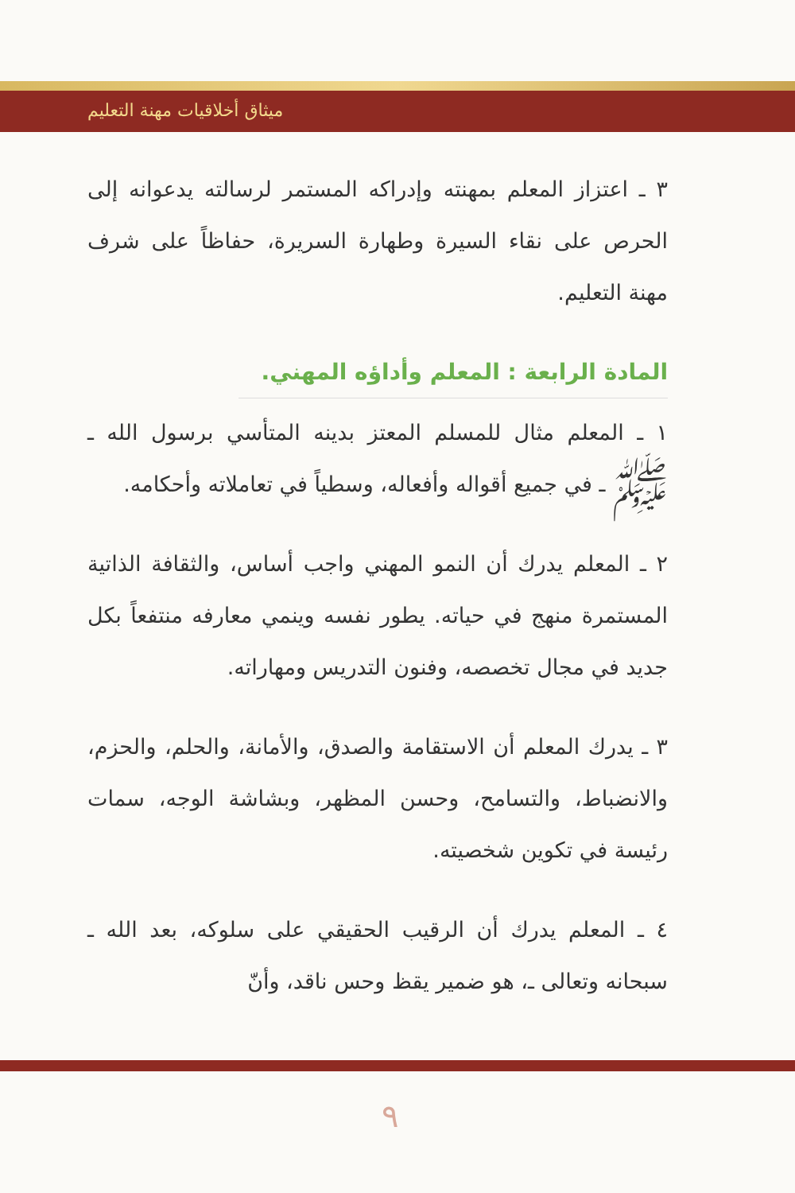ميثاق أخلاقيات مهنة التعليم
٣ ـ اعتزاز المعلم بمهنته وإدراكه المستمر لرسالته يدعوانه إلى الحرص على نقاء السيرة وطهارة السريرة، حفاظاً على شرف مهنة التعليم.
المادة الرابعة : المعلم وأداؤه المهني.
١ ـ المعلم مثال للمسلم المعتز بدينه المتأسي برسول الله ـ ﷺ ـ في جميع أقواله وأفعاله، وسطياً في تعاملاته وأحكامه.
٢ ـ المعلم يدرك أن النمو المهني واجب أساس، والثقافة الذاتية المستمرة منهج في حياته. يطور نفسه وينمي معارفه منتفعاً بكل جديد في مجال تخصصه، وفنون التدريس ومهاراته.
٣ ـ يدرك المعلم أن الاستقامة والصدق، والأمانة، والحلم، والحزم، والانضباط، والتسامح، وحسن المظهر، وبشاشة الوجه، سمات رئيسة في تكوين شخصيته.
٤ ـ المعلم يدرك أن الرقيب الحقيقي على سلوكه، بعد الله ـ سبحانه وتعالى ـ، هو ضمير يقظ وحس ناقد، وأنّ
٩